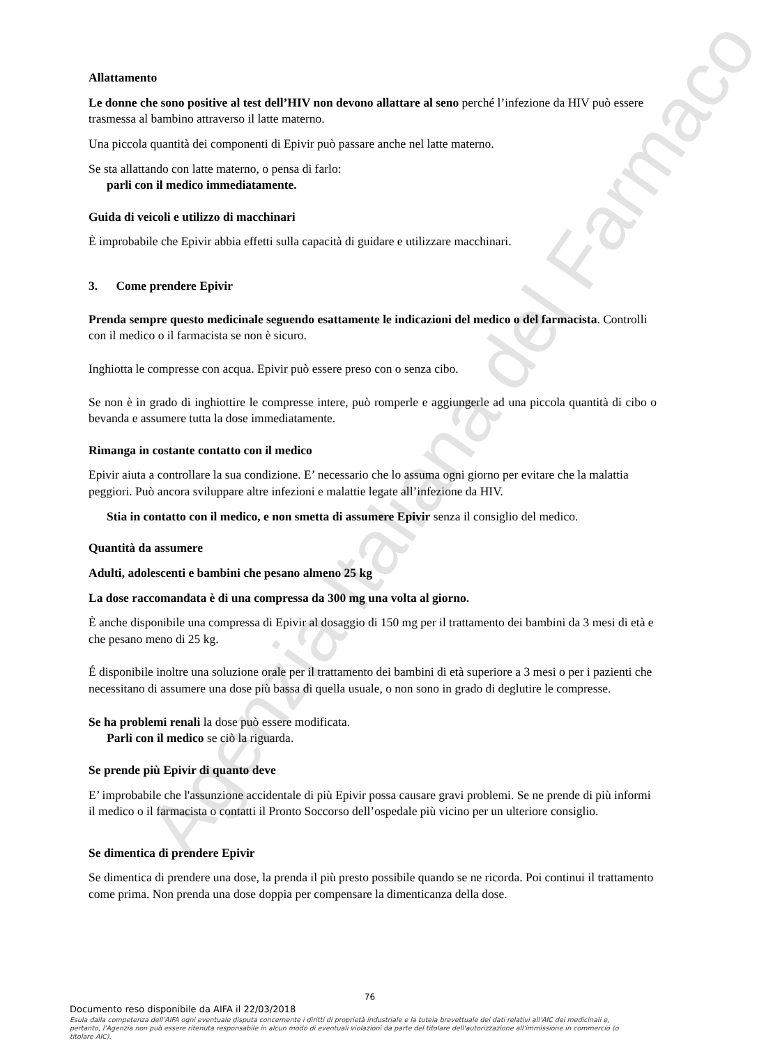Agenzia Italiana del Farmaco
Allattamento
Le donne che sono positive al test dell’HIV non devono allattare al seno perché l’infezione da HIV può essere trasmessa al bambino attraverso il latte materno.
Una piccola quantità dei componenti di Epivir può passare anche nel latte materno.
Se sta allattando con latte materno, o pensa di farlo:
parli con il medico immediatamente.
Guida di veicoli e utilizzo di macchinari
È improbabile che Epivir abbia effetti sulla capacità di guidare e utilizzare macchinari.
3. Come prendere Epivir
Prenda sempre questo medicinale seguendo esattamente le indicazioni del medico o del farmacista. Controlli con il medico o il farmacista se non è sicuro.
Inghiotta le compresse con acqua. Epivir può essere preso con o senza cibo.
Se non è in grado di inghiottire le compresse intere, può romperle e aggiungerle ad una piccola quantità di cibo o bevanda e assumere tutta la dose immediatamente.
Rimanga in costante contatto con il medico
Epivir aiuta a controllare la sua condizione. E’ necessario che lo assuma ogni giorno per evitare che la malattia peggiori. Può ancora sviluppare altre infezioni e malattie legate all’infezione da HIV.
Stia in contatto con il medico, e non smetta di assumere Epivir senza il consiglio del medico.
Quantità da assumere
Adulti, adolescenti e bambini che pesano almeno 25 kg
La dose raccomandata è di una compressa da 300 mg una volta al giorno.
È anche disponibile una compressa di Epivir al dosaggio di 150 mg per il trattamento dei bambini da 3 mesi di età e che pesano meno di 25 kg.
É disponibile inoltre una soluzione orale per il trattamento dei bambini di età superiore a 3 mesi o per i pazienti che necessitano di assumere una dose più bassa di quella usuale, o non sono in grado di deglutire le compresse.
Se ha problemi renali la dose può essere modificata.
Parli con il medico se ciò la riguarda.
Se prende più Epivir di quanto deve
E’ improbabile che l'assunzione accidentale di più Epivir possa causare gravi problemi. Se ne prende di più informi il medico o il farmacista o contatti il Pronto Soccorso dell’ospedale più vicino per un ulteriore consiglio.
Se dimentica di prendere Epivir
Se dimentica di prendere una dose, la prenda il più presto possibile quando se ne ricorda. Poi continui il trattamento come prima. Non prenda una dose doppia per compensare la dimenticanza della dose.
76
Documento reso disponibile da AIFA il 22/03/2018
Esula dalla competenza dell’AIFA ogni eventuale disputa concernente i diritti di proprietà industriale e la tutela brevettuale dei dati relativi all’AIC dei medicinali e, pertanto, l’Agenzia non può essere ritenuta responsabile in alcun modo di eventuali violazioni da parte del titolare dell'autorizzazione all'immissione in commercio (o titolare AIC).